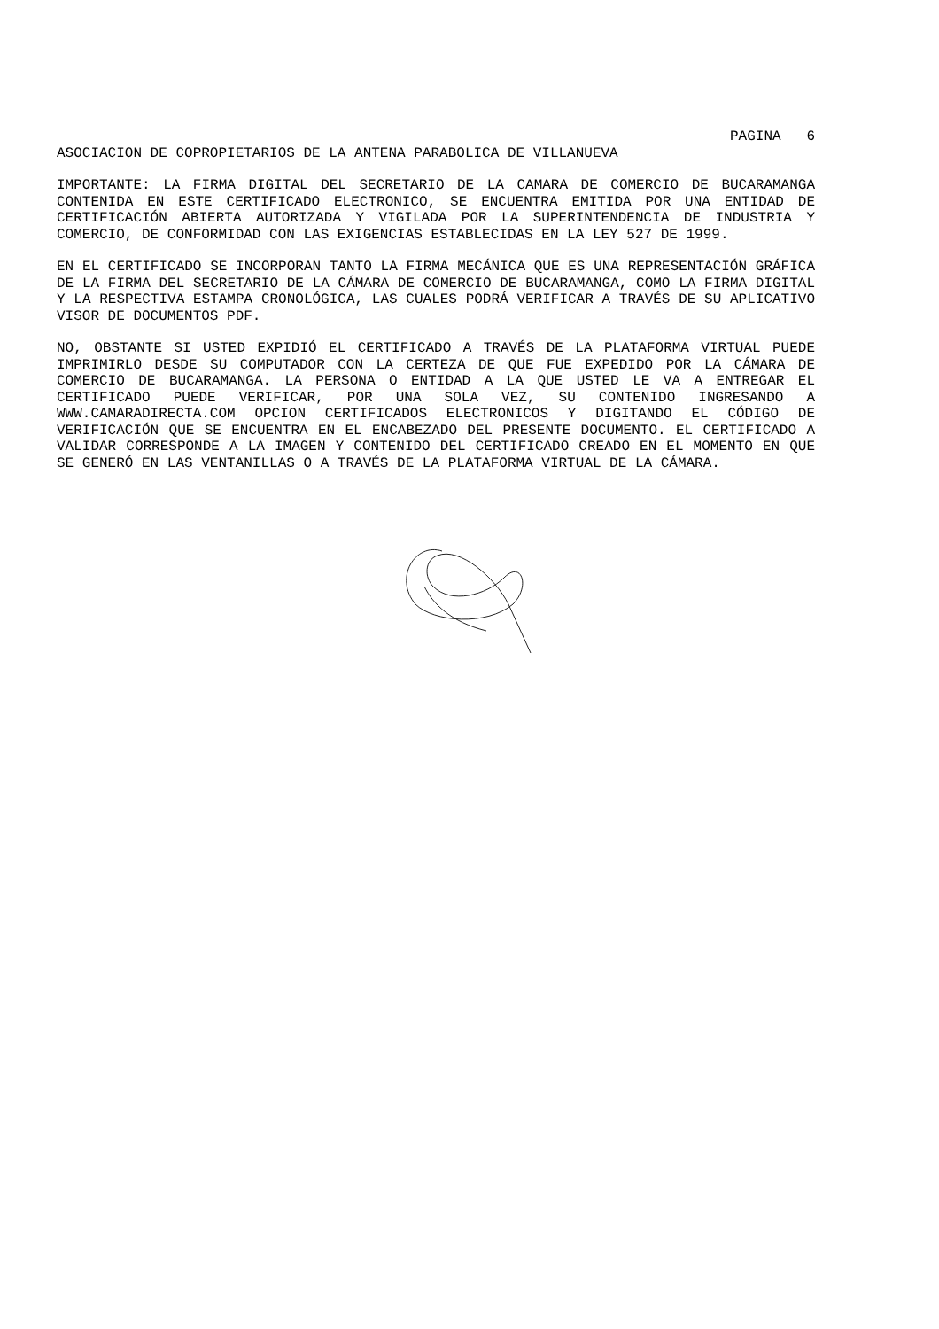PAGINA 6
ASOCIACION DE COPROPIETARIOS DE LA ANTENA PARABOLICA DE VILLANUEVA
IMPORTANTE: LA FIRMA DIGITAL DEL SECRETARIO DE LA CAMARA DE COMERCIO DE BUCARAMANGA CONTENIDA EN ESTE CERTIFICADO ELECTRONICO, SE ENCUENTRA EMITIDA POR UNA ENTIDAD DE CERTIFICACIÓN ABIERTA AUTORIZADA Y VIGILADA POR LA SUPERINTENDENCIA DE INDUSTRIA Y COMERCIO, DE CONFORMIDAD CON LAS EXIGENCIAS ESTABLECIDAS EN LA LEY 527 DE 1999.
EN EL CERTIFICADO SE INCORPORAN TANTO LA FIRMA MECÁNICA QUE ES UNA REPRESENTACIÓN GRÁFICA DE LA FIRMA DEL SECRETARIO DE LA CÁMARA DE COMERCIO DE BUCARAMANGA, COMO LA FIRMA DIGITAL Y LA RESPECTIVA ESTAMPA CRONOLÓGICA, LAS CUALES PODRÁ VERIFICAR A TRAVÉS DE SU APLICATIVO VISOR DE DOCUMENTOS PDF.
NO, OBSTANTE SI USTED EXPIDIÓ EL CERTIFICADO A TRAVÉS DE LA PLATAFORMA VIRTUAL PUEDE IMPRIMIRLO DESDE SU COMPUTADOR CON LA CERTEZA DE QUE FUE EXPEDIDO POR LA CÁMARA DE COMERCIO DE BUCARAMANGA. LA PERSONA O ENTIDAD A LA QUE USTED LE VA A ENTREGAR EL CERTIFICADO PUEDE VERIFICAR, POR UNA SOLA VEZ, SU CONTENIDO INGRESANDO A WWW.CAMARADIRECTA.COM OPCION CERTIFICADOS ELECTRONICOS Y DIGITANDO EL CÓDIGO DE VERIFICACIÓN QUE SE ENCUENTRA EN EL ENCABEZADO DEL PRESENTE DOCUMENTO. EL CERTIFICADO A VALIDAR CORRESPONDE A LA IMAGEN Y CONTENIDO DEL CERTIFICADO CREADO EN EL MOMENTO EN QUE SE GENERÓ EN LAS VENTANILLAS O A TRAVÉS DE LA PLATAFORMA VIRTUAL DE LA CÁMARA.